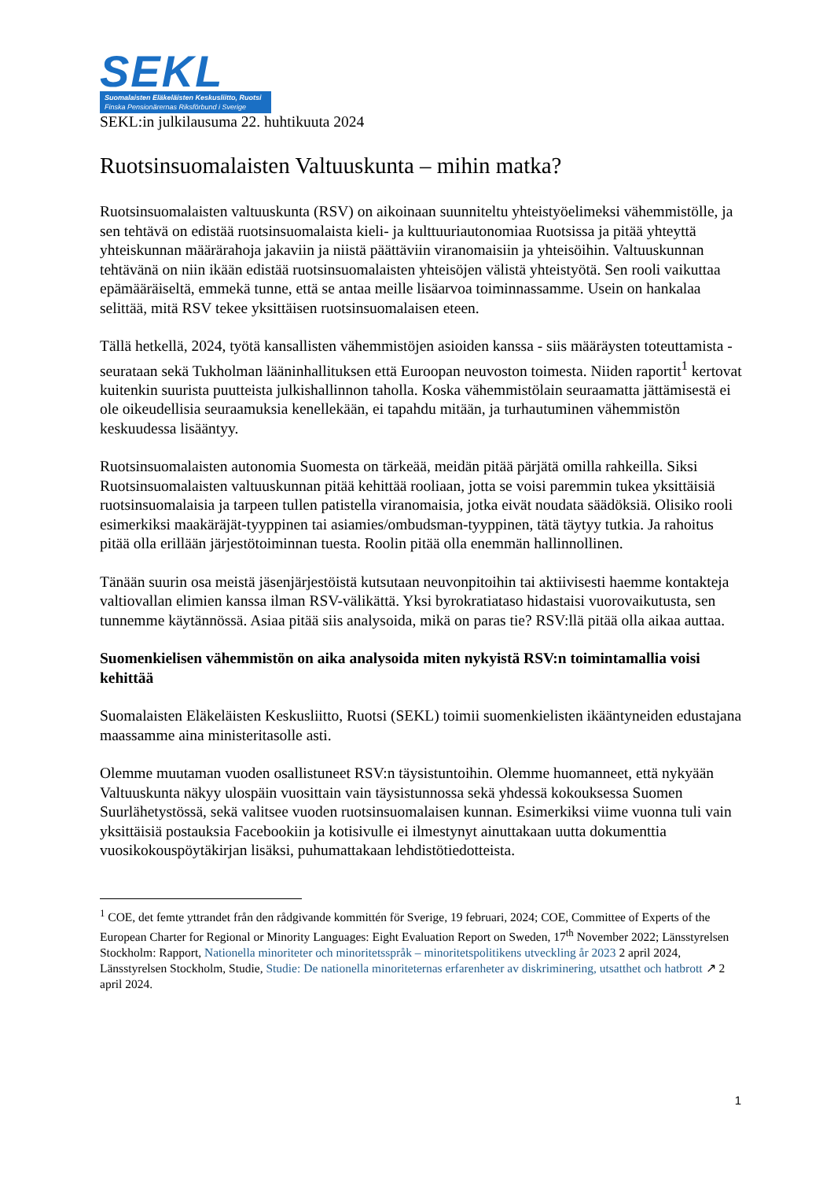SEKL
Suomalaisten Eläkeläisten Keskusliitto, Ruotsi
Finska Pensionärernas Riksförbund i Sverige
SEKL:in julkilausuma 22. huhtikuuta 2024
Ruotsinsuomalaisten Valtuuskunta – mihin matka?
Ruotsinsuomalaisten valtuuskunta (RSV) on aikoinaan suunniteltu yhteistyöelimeksi vähemmistölle, ja sen tehtävä on edistää ruotsinsuomalaista kieli- ja kulttuuriautonomiaa Ruotsissa ja pitää yhteyttä yhteiskunnan määrärahoja jakaviin ja niistä päättäviin viranomaisiin ja yhteisöihin. Valtuuskunnan tehtävänä on niin ikään edistää ruotsinsuomalaisten yhteisöjen välistä yhteistyötä. Sen rooli vaikuttaa epämääräiseltä, emmekä tunne, että se antaa meille lisäarvoa toiminnassamme. Usein on hankalaa selittää, mitä RSV tekee yksittäisen ruotsinsuomalaisen eteen.
Tällä hetkellä, 2024, työtä kansallisten vähemmistöjen asioiden kanssa - siis määräysten toteuttamista - seurataan sekä Tukholman lääninhallituksen että Euroopan neuvoston toimesta. Niiden raportit<sup>1</sup> kertovat kuitenkin suurista puutteista julkishallinnon taholla. Koska vähemmistölain seuraamatta jättämisestä ei ole oikeudellisia seuraamuksia kenellekään, ei tapahdu mitään, ja turhautuminen vähemmistön keskuudessa lisääntyy.
Ruotsinsuomalaisten autonomia Suomesta on tärkeää, meidän pitää pärjätä omilla rahkeilla. Siksi Ruotsinsuomalaisten valtuuskunnan pitää kehittää rooliaan, jotta se voisi paremmin tukea yksittäisiä ruotsinsuomalaisia ja tarpeen tullen patistella viranomaisia, jotka eivät noudata säädöksiä. Olisiko rooli esimerkiksi maakäräjät-tyyppinen tai asiamies/ombudsman-tyyppinen, tätä täytyy tutkia. Ja rahoitus pitää olla erillään järjestötoiminnan tuesta. Roolin pitää olla enemmän hallinnollinen.
Tänään suurin osa meistä jäsenjärjestöistä kutsutaan neuvonpitoihin tai aktiivisesti haemme kontakteja valtiovallan elimien kanssa ilman RSV-välikättä. Yksi byrokratiataso hidastaisi vuorovaikutusta, sen tunnemme käytännössä. Asiaa pitää siis analysoida, mikä on paras tie? RSV:llä pitää olla aikaa auttaa.
Suomenkielisen vähemmistön on aika analysoida miten nykyistä RSV:n toimintamallia voisi kehittää
Suomalaisten Eläkeläisten Keskusliitto, Ruotsi (SEKL) toimii suomenkielisten ikääntyneiden edustajana maassamme aina ministeritasolle asti.
Olemme muutaman vuoden osallistuneet RSV:n täysistuntoihin. Olemme huomanneet, että nykyään Valtuuskunta näkyy ulospäin vuosittain vain täysistunnossa sekä yhdessä kokouksessa Suomen Suurlähetystössä, sekä valitsee vuoden ruotsinsuomalaisen kunnan. Esimerkiksi viime vuonna tuli vain yksittäisiä postauksia Facebookiin ja kotisivulle ei ilmestynyt ainuttakaan uutta dokumenttia vuosikokouspöytäkirjan lisäksi, puhumattakaan lehdistötiedotteista.
<sup>1</sup> COE, det femte yttrandet från den rådgivande kommittén för Sverige, 19 februari, 2024; COE, Committee of Experts of the European Charter for Regional or Minority Languages: Eight Evaluation Report on Sweden, 17<sup>th</sup> November 2022; Länsstyrelsen Stockholm: Rapport, Nationella minoriteter och minoritetsspråk – minoritetspolitikens utveckling år 2023 2 april 2024, Länsstyrelsen Stockholm, Studie, Studie: De nationella minoriteternas erfarenheter av diskriminering, utsatthet och hatbrott ↗ 2 april 2024.
1